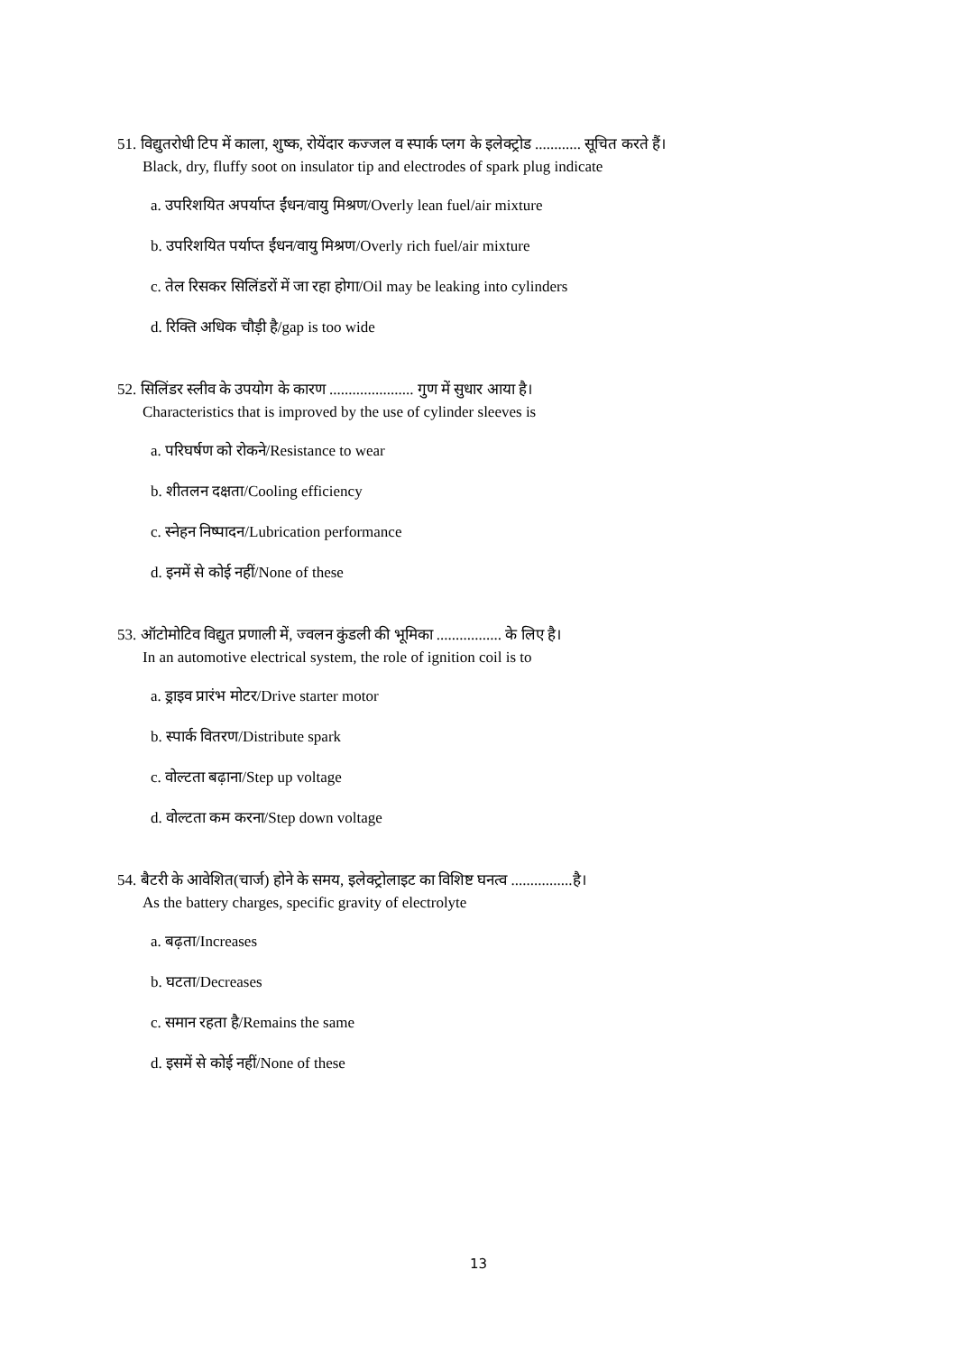51. विद्युतरोधी टिप में काला, शुष्क, रोयेंदार कज्जल व स्पार्क प्लग के इलेक्ट्रोड ............ सूचित करते हैं।
Black, dry, fluffy soot on insulator tip and electrodes of spark plug indicate
a. उपरिशयित अपर्याप्त ईंधन/वायु मिश्रण/Overly lean fuel/air mixture
b. उपरिशयित पर्याप्त ईंधन/वायु मिश्रण/Overly rich fuel/air mixture
c. तेल रिसकर सिलिंडरों में जा रहा होगा/Oil may be leaking into cylinders
d. रिक्ति अधिक चौड़ी है/gap is too wide
52. सिलिंडर स्लीव के उपयोग के कारण ...................... गुण में सुधार आया है।
Characteristics that is improved by the use of cylinder sleeves is
a. परिघर्षण को रोकने/Resistance to wear
b. शीतलन दक्षता/Cooling efficiency
c. स्नेहन निष्पादन/Lubrication performance
d. इनमें से कोई नहीं/None of these
53. ऑटोमोटिव विद्युत प्रणाली में, ज्वलन कुंडली की भूमिका ................. के लिए है।
In an automotive electrical system, the role of ignition coil is to
a. ड्राइव प्रारंभ मोटर/Drive starter motor
b. स्पार्क वितरण/Distribute spark
c. वोल्टता बढ़ाना/Step up voltage
d. वोल्टता कम करना/Step down voltage
54. बैटरी के आवेशित(चार्ज) होने के समय, इलेक्ट्रोलाइट का विशिष्ट घनत्व ................है।
As the battery charges, specific gravity of electrolyte
a. बढ़ता/Increases
b. घटता/Decreases
c. समान रहता है/Remains the same
d. इसमें से कोई नहीं/None of these
13